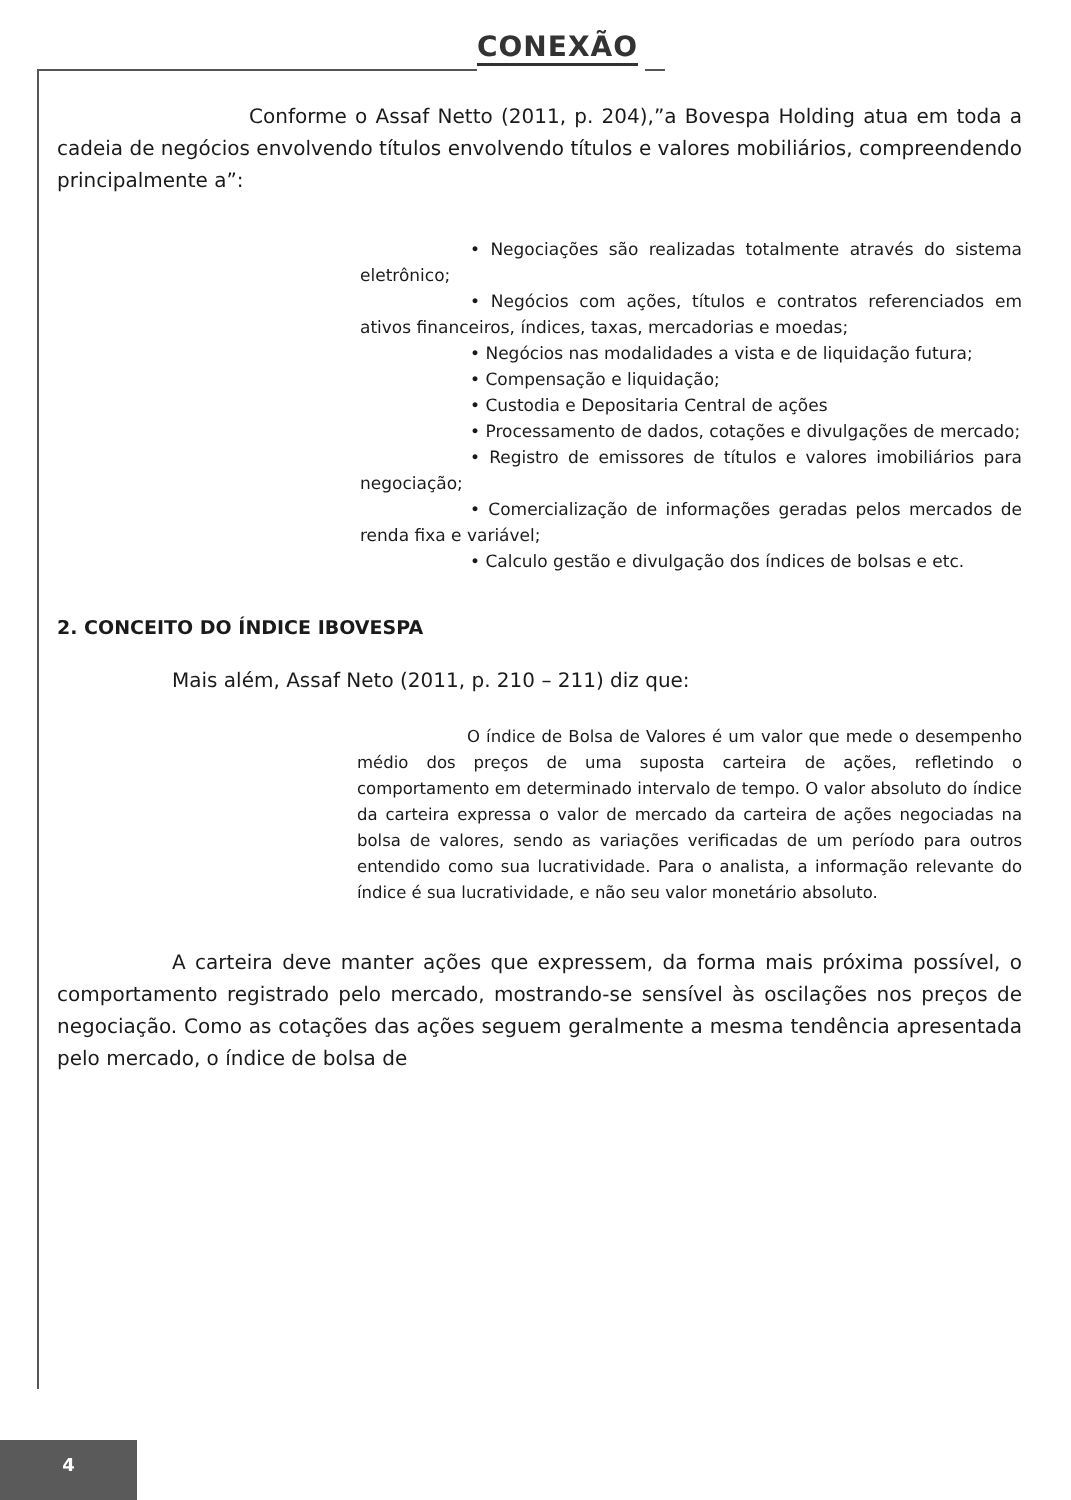CONEXÃO
Conforme o Assaf Netto (2011, p. 204),”a Bovespa Holding atua em toda a cadeia de negócios envolvendo títulos envolvendo títulos e valores mobiliários, compreendendo principalmente a”:
• Negociações são realizadas totalmente através do sistema eletrônico;
• Negócios com ações, títulos e contratos referenciados em ativos financeiros, índices, taxas, mercadorias e moedas;
• Negócios nas modalidades a vista e de liquidação futura;
• Compensação e liquidação;
• Custodia e Depositaria Central de ações
• Processamento de dados, cotações e divulgações de mercado;
• Registro de emissores de títulos e valores imobiliários para negociação;
• Comercialização de informações geradas pelos mercados de renda fixa e variável;
• Calculo gestão e divulgação dos índices de bolsas e etc.
2. CONCEITO DO ÍNDICE IBOVESPA
Mais além, Assaf Neto (2011, p. 210 – 211) diz que:
O índice de Bolsa de Valores é um valor que mede o desempenho médio dos preços de uma suposta carteira de ações, refletindo o comportamento em determinado intervalo de tempo. O valor absoluto do índice da carteira expressa o valor de mercado da carteira de ações negociadas na bolsa de valores, sendo as variações verificadas de um período para outros entendido como sua lucratividade. Para o analista, a informação relevante do índice é sua lucratividade, e não seu valor monetário absoluto.
A carteira deve manter ações que expressem, da forma mais próxima possível, o comportamento registrado pelo mercado, mostrando-se sensível às oscilações nos preços de negociação. Como as cotações das ações seguem geralmente a mesma tendência apresentada pelo mercado, o índice de bolsa de
4